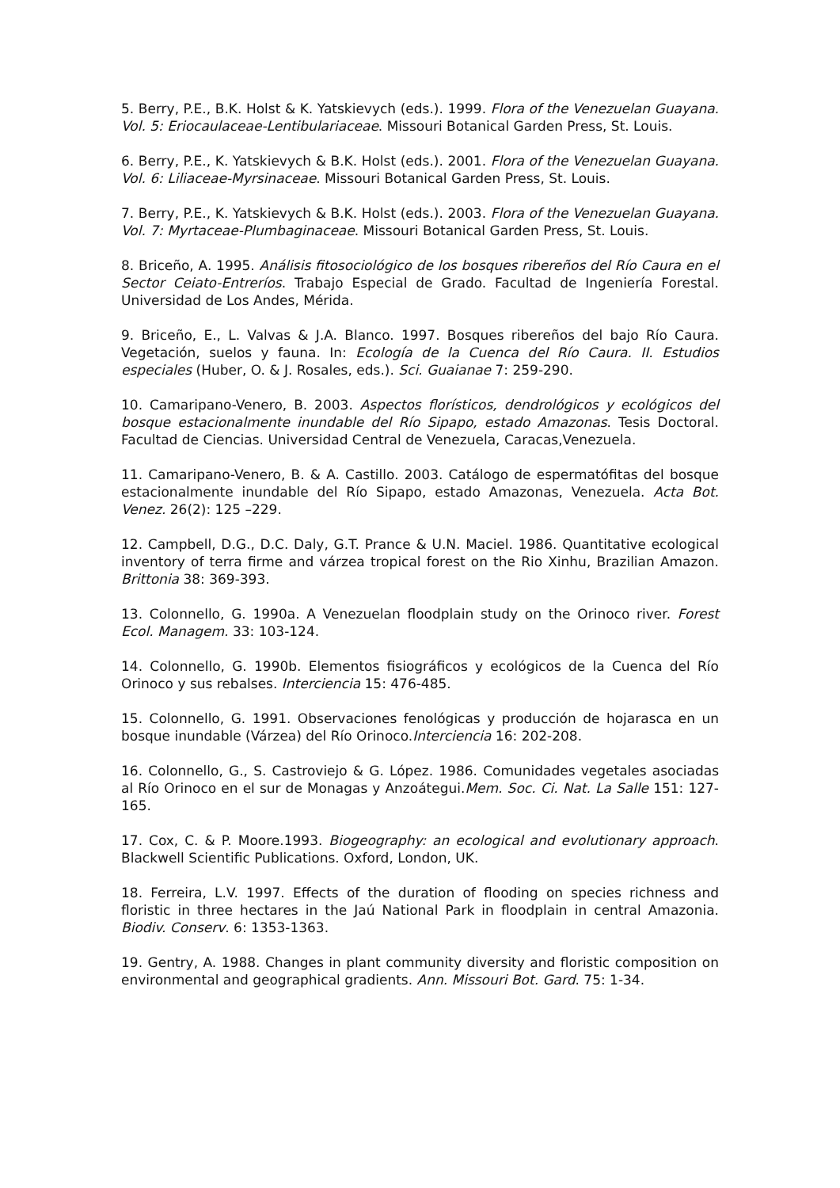5. Berry, P.E., B.K. Holst & K. Yatskievych (eds.). 1999. Flora of the Venezuelan Guayana. Vol. 5: Eriocaulaceae-Lentibulariaceae. Missouri Botanical Garden Press, St. Louis.
6. Berry, P.E., K. Yatskievych & B.K. Holst (eds.). 2001. Flora of the Venezuelan Guayana. Vol. 6: Liliaceae-Myrsinaceae. Missouri Botanical Garden Press, St. Louis.
7. Berry, P.E., K. Yatskievych & B.K. Holst (eds.). 2003. Flora of the Venezuelan Guayana. Vol. 7: Myrtaceae-Plumbaginaceae. Missouri Botanical Garden Press, St. Louis.
8. Briceño, A. 1995. Análisis fitosociológico de los bosques ribereños del Río Caura en el Sector Ceiato-Entreríos. Trabajo Especial de Grado. Facultad de Ingeniería Forestal. Universidad de Los Andes, Mérida.
9. Briceño, E., L. Valvas & J.A. Blanco. 1997. Bosques ribereños del bajo Río Caura. Vegetación, suelos y fauna. In: Ecología de la Cuenca del Río Caura. II. Estudios especiales (Huber, O. & J. Rosales, eds.). Sci. Guaianae 7: 259-290.
10. Camaripano-Venero, B. 2003. Aspectos florísticos, dendrológicos y ecológicos del bosque estacionalmente inundable del Río Sipapo, estado Amazonas. Tesis Doctoral. Facultad de Ciencias. Universidad Central de Venezuela, Caracas,Venezuela.
11. Camaripano-Venero, B. & A. Castillo. 2003. Catálogo de espermatófitas del bosque estacionalmente inundable del Río Sipapo, estado Amazonas, Venezuela. Acta Bot. Venez. 26(2): 125 –229.
12. Campbell, D.G., D.C. Daly, G.T. Prance & U.N. Maciel. 1986. Quantitative ecological inventory of terra firme and várzea tropical forest on the Rio Xinhu, Brazilian Amazon. Brittonia 38: 369-393.
13. Colonnello, G. 1990a. A Venezuelan floodplain study on the Orinoco river. Forest Ecol. Managem. 33: 103-124.
14. Colonnello, G. 1990b. Elementos fisiográficos y ecológicos de la Cuenca del Río Orinoco y sus rebalses. Interciencia 15: 476-485.
15. Colonnello, G. 1991. Observaciones fenológicas y producción de hojarasca en un bosque inundable (Várzea) del Río Orinoco.Interciencia 16: 202-208.
16. Colonnello, G., S. Castroviejo & G. López. 1986. Comunidades vegetales asociadas al Río Orinoco en el sur de Monagas y Anzoátegui.Mem. Soc. Ci. Nat. La Salle 151: 127-165.
17. Cox, C. & P. Moore.1993. Biogeography: an ecological and evolutionary approach. Blackwell Scientific Publications. Oxford, London, UK.
18. Ferreira, L.V. 1997. Effects of the duration of flooding on species richness and floristic in three hectares in the Jaú National Park in floodplain in central Amazonia. Biodiv. Conserv. 6: 1353-1363.
19. Gentry, A. 1988. Changes in plant community diversity and floristic composition on environmental and geographical gradients. Ann. Missouri Bot. Gard. 75: 1-34.